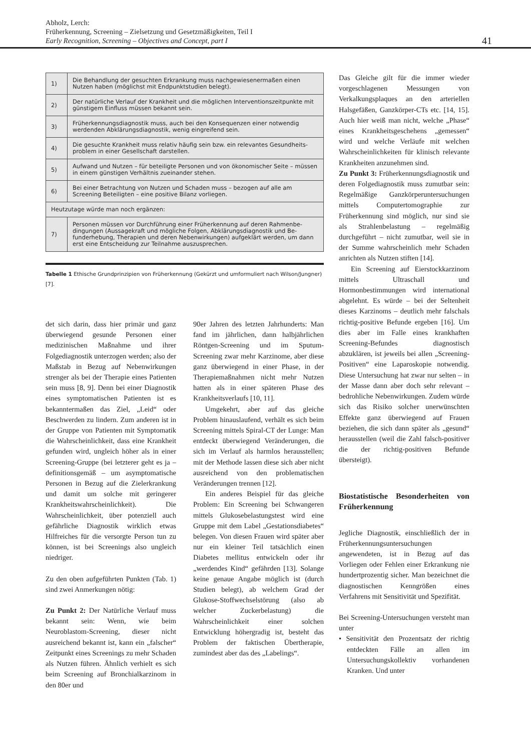Abholz, Lerch:
Früherkennung, Screening – Zielsetzung und Gesetzmäßigkeiten, Teil I
Early Recognition, Screening – Objectives and Concept, part I
41
| 1) | Die Behandlung der gesuchten Erkrankung muss nachgewiesenermaßen einen Nutzen haben (möglichst mit Endpunktstudien belegt). |
| 2) | Der natürliche Verlauf der Krankheit und die möglichen Interventionszeitpunkte mit günstigem Einfluss müssen bekannt sein. |
| 3) | Früherkennungsdiagnostik muss, auch bei den Konsequenzen einer notwendig werdenden Abklärungsdiagnostik, wenig eingreifend sein. |
| 4) | Die gesuchte Krankheit muss relativ häufig sein bzw. ein relevantes Gesundheits-problem in einer Gesellschaft darstellen. |
| 5) | Aufwand und Nutzen – für beteiligte Personen und von ökonomischer Seite – müssen in einem günstigen Verhältnis zueinander stehen. |
| 6) | Bei einer Betrachtung von Nutzen und Schaden muss – bezogen auf alle am Screening Beteiligten – eine positive Bilanz vorliegen. |
| Heutzutage würde man noch ergänzen: | |
| 7) | Personen müssen vor Durchführung einer Früherkennung auf deren Rahmenbe-dingungen (Aussagekraft und mögliche Folgen, Abklärungsdiagnostik und Be-funderhebung, Therapien und deren Nebenwirkungen) aufgeklärt werden, um dann erst eine Entscheidung zur Teilnahme auszusprechen. |
Tabelle 1 Ethische Grundprinzipien von Früherkennung (Gekürzt und umformuliert nach Wilson/Jungner) [7].
det sich darin, dass hier primär und ganz überwiegend gesunde Personen einer medizinischen Maßnahme und ihrer Folgediagnostik unterzogen werden; also der Maßstab in Bezug auf Nebenwirkungen strenger als bei der Therapie eines Patienten sein muss [8, 9]. Denn bei einer Diagnostik eines symptomatischen Patienten ist es bekanntermaßen das Ziel, „Leid“ oder Beschwerden zu lindern. Zum anderen ist in der Gruppe von Patienten mit Symptomatik die Wahrscheinlichkeit, dass eine Krankheit gefunden wird, ungleich höher als in einer Screening-Gruppe (bei letzterer geht es ja – definitionsgemäß – um asymptomatische Personen in Bezug auf die Zielerkrankung und damit um solche mit geringerer Krankheitswahrscheinlichkeit). Die Wahrscheinlichkeit, über potenziell auch gefährliche Diagnostik wirklich etwas Hilfreiches für die versorgte Person tun zu können, ist bei Screenings also ungleich niedriger.
Zu den oben aufgeführten Punkten (Tab. 1) sind zwei Anmerkungen nötig:
Zu Punkt 2: Der Natürliche Verlauf muss bekannt sein: Wenn, wie beim Neuroblastom-Screening, dieser nicht ausreichend bekannt ist, kann ein „falscher“ Zeitpunkt eines Screenings zu mehr Schaden als Nutzen führen. Ähnlich verhielt es sich beim Screening auf Bronchialkarzinom in den 80er und
90er Jahren des letzten Jahrhunderts: Man fand im jährlichen, dann halbjährlichen Röntgen-Screening und im Sputum-Screening zwar mehr Karzinome, aber diese ganz überwiegend in einer Phase, in der Therapiemaßnahmen nicht mehr Nutzen hatten als in einer späteren Phase des Krankheitsverlaufs [10, 11].
Umgekehrt, aber auf das gleiche Problem hinauslaufend, verhält es sich beim Screening mittels Spiral-CT der Lunge: Man entdeckt überwiegend Veränderungen, die sich im Verlauf als harmlos herausstellen; mit der Methode lassen diese sich aber nicht ausreichend von den problematischen Veränderungen trennen [12].
Ein anderes Beispiel für das gleiche Problem: Ein Screening bei Schwangeren mittels Glukosebelastungstest wird eine Gruppe mit dem Label „Gestationsdiabetes“ belegen. Von diesen Frauen wird später aber nur ein kleiner Teil tatsächlich einen Diabetes mellitus entwickeln oder ihr „werdendes Kind“ gefährden [13]. Solange keine genaue Angabe möglich ist (durch Studien belegt), ab welchem Grad der Glukose-Stoffwechselstörung (also ab welcher Zuckerbelastung) die Wahrscheinlichkeit einer solchen Entwicklung höhergradig ist, besteht das Problem der faktischen Übertherapie, zumindest aber das des „Labelings“.
Das Gleiche gilt für die immer wieder vorgeschlagenen Messungen von Verkalkungsplaques an den arteriellen Halsgefäßen, Ganzkörper-CTs etc. [14, 15]. Auch hier weiß man nicht, welche „Phase“ eines Krankheitsgeschehens „gemessen“ wird und welche Verläufe mit welchen Wahrscheinlichkeiten für klinisch relevante Krankheiten anzunehmen sind.
Zu Punkt 3: Früherkennungsdiagnostik und deren Folgediagnostik muss zumutbar sein: Regelmäßige Ganzkörperuntersuchungen mittels Computertomographie zur Früherkennung sind möglich, nur sind sie als Strahlenbelastung – regelmäßig durchgeführt – nicht zumutbar, weil sie in der Summe wahrscheinlich mehr Schaden anrichten als Nutzen stiften [14].
Ein Screening auf Eierstockkarzinom mittels Ultraschall und Hormonbestimmungen wird international abgelehnt. Es würde – bei der Seltenheit dieses Karzinoms – deutlich mehr falschals richtig-positive Befunde ergeben [16]. Um dies aber im Falle eines krankhaften Screening-Befundes diagnostisch abzuklären, ist jeweils bei allen „Screening-Positiven“ eine Laparoskopie notwendig. Diese Untersuchung hat zwar nur selten – in der Masse dann aber doch sehr relevant – bedrohliche Nebenwirkungen. Zudem würde sich das Risiko solcher unerwünschten Effekte ganz überwiegend auf Frauen beziehen, die sich dann später als „gesund“ herausstellen (weil die Zahl falsch-positiver die der richtig-positiven Befunde übersteigt).
Biostatistische Besonderheiten von Früherkennung
Jegliche Diagnostik, einschließlich der in Früherkennungsuntersuchungen angewendeten, ist in Bezug auf das Vorliegen oder Fehlen einer Erkrankung nie hundertprozentig sicher. Man bezeichnet die diagnostischen Kenngrößen eines Verfahrens mit Sensitivität und Spezifität.
Bei Screening-Untersuchungen versteht man unter
• Sensitivität den Prozentsatz der richtig entdeckten Fälle an allen im Untersuchungskollektiv vorhandenen Kranken. Und unter